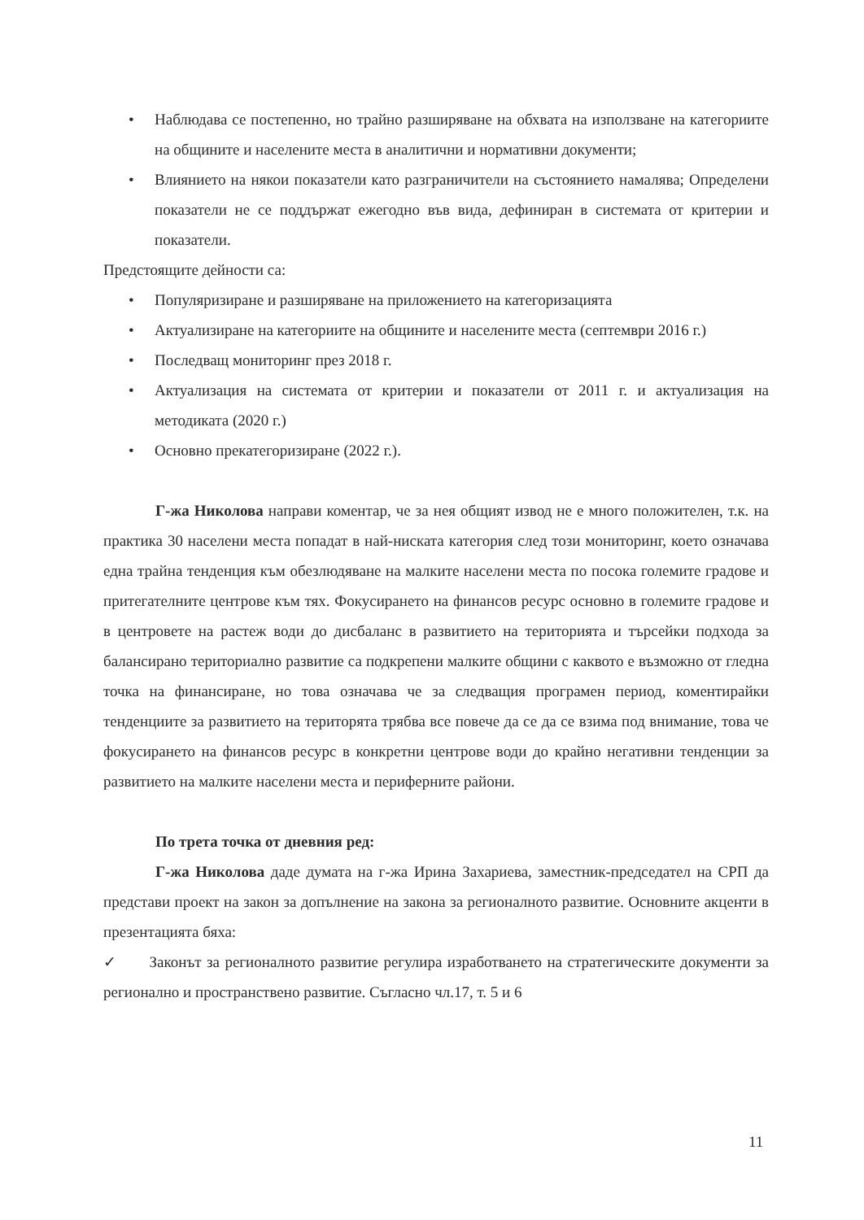• Наблюдава се постепенно, но трайно разширяване на обхвата на използване на категориите на общините и населените места в аналитични и нормативни документи;
• Влиянието на някои показатели като разграничители на състоянието намалява; Определени показатели не се поддържат ежегодно във вида, дефиниран в системата от критерии и показатели.
Предстоящите дейности са:
• Популяризиране и разширяване на приложението на категоризацията
• Актуализиране на категориите на общините и населените места (септември 2016 г.)
• Последващ мониторинг през 2018 г.
• Актуализация на системата от критерии и показатели от 2011 г. и актуализация на методиката (2020 г.)
• Основно прекатегоризиране (2022 г.).
Г-жа Николова направи коментар, че за нея общият извод не е много положителен, т.к. на практика 30 населени места попадат в най-ниската категория след този мониторинг, което означава една трайна тенденция към обезлюдяване на малките населени места по посока големите градове и притегателните центрове към тях. Фокусирането на финансов ресурс основно в големите градове и в центровете на растеж води до дисбаланс в развитието на територията и търсейки подхода за балансирано териториално развитие са подкрепени малките общини с каквото е възможно от гледна точка на финансиране, но това означава че за следващия програмен период, коментирайки тенденциите за развитието на територята трябва все повече да се да се взима под внимание, това че фокусирането на финансов ресурс в конкретни центрове води до крайно негативни тенденции за развитието на малките населени места и периферните райони.
По трета точка от дневния ред:
Г-жа Николова даде думата на г-жа Ирина Захариева, заместник-председател на СРП да представи проект на закон за допълнение на закона за регионалното развитие. Основните акценти в презентацията бяха:
✓ Законът за регионалното развитие регулира изработването на стратегическите документи за регионално и пространствено развитие. Съгласно чл.17, т. 5 и 6
11